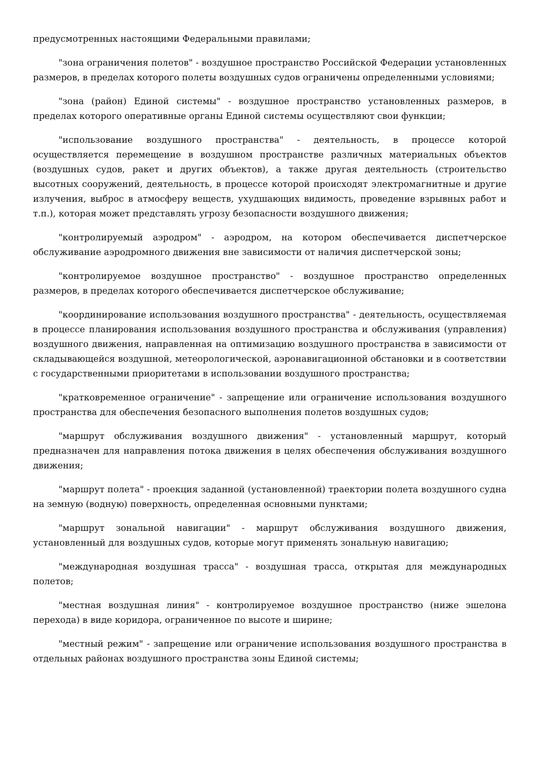предусмотренных настоящими Федеральными правилами;
"зона ограничения полетов" - воздушное пространство Российской Федерации установленных размеров, в пределах которого полеты воздушных судов ограничены определенными условиями;
"зона (район) Единой системы" - воздушное пространство установленных размеров, в пределах которого оперативные органы Единой системы осуществляют свои функции;
"использование воздушного пространства" - деятельность, в процессе которой осуществляется перемещение в воздушном пространстве различных материальных объектов (воздушных судов, ракет и других объектов), а также другая деятельность (строительство высотных сооружений, деятельность, в процессе которой происходят электромагнитные и другие излучения, выброс в атмосферу веществ, ухудшающих видимость, проведение взрывных работ и т.п.), которая может представлять угрозу безопасности воздушного движения;
"контролируемый аэродром" - аэродром, на котором обеспечивается диспетчерское обслуживание аэродромного движения вне зависимости от наличия диспетчерской зоны;
"контролируемое воздушное пространство" - воздушное пространство определенных размеров, в пределах которого обеспечивается диспетчерское обслуживание;
"координирование использования воздушного пространства" - деятельность, осуществляемая в процессе планирования использования воздушного пространства и обслуживания (управления) воздушного движения, направленная на оптимизацию воздушного пространства в зависимости от складывающейся воздушной, метеорологической, аэронавигационной обстановки и в соответствии с государственными приоритетами в использовании воздушного пространства;
"кратковременное ограничение" - запрещение или ограничение использования воздушного пространства для обеспечения безопасного выполнения полетов воздушных судов;
"маршрут обслуживания воздушного движения" - установленный маршрут, который предназначен для направления потока движения в целях обеспечения обслуживания воздушного движения;
"маршрут полета" - проекция заданной (установленной) траектории полета воздушного судна на земную (водную) поверхность, определенная основными пунктами;
"маршрут зональной навигации" - маршрут обслуживания воздушного движения, установленный для воздушных судов, которые могут применять зональную навигацию;
"международная воздушная трасса" - воздушная трасса, открытая для международных полетов;
"местная воздушная линия" - контролируемое воздушное пространство (ниже эшелона перехода) в виде коридора, ограниченное по высоте и ширине;
"местный режим" - запрещение или ограничение использования воздушного пространства в отдельных районах воздушного пространства зоны Единой системы;